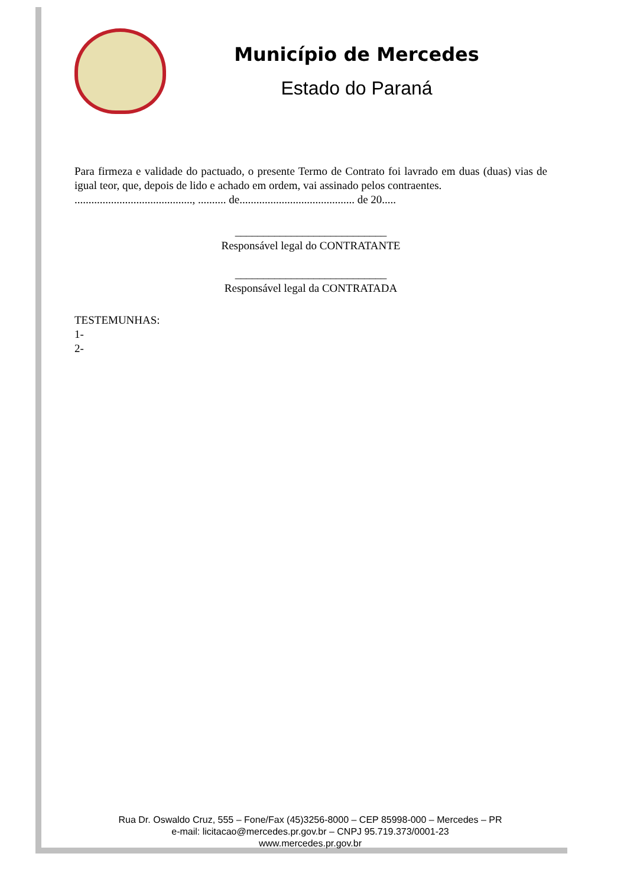Município de Mercedes
Estado do Paraná
Para firmeza e validade do pactuado, o presente Termo de Contrato foi lavrado em duas (duas) vias de igual teor, que, depois de lido e achado em ordem, vai assinado pelos contraentes.
.........................................., .......... de......................................... de 20.....
___________________________
Responsável legal do CONTRATANTE
___________________________
Responsável legal da CONTRATADA
TESTEMUNHAS:
1-
2-
Rua Dr. Oswaldo Cruz, 555 – Fone/Fax (45)3256-8000 – CEP 85998-000 – Mercedes – PR
e-mail: licitacao@mercedes.pr.gov.br – CNPJ 95.719.373/0001-23
www.mercedes.pr.gov.br